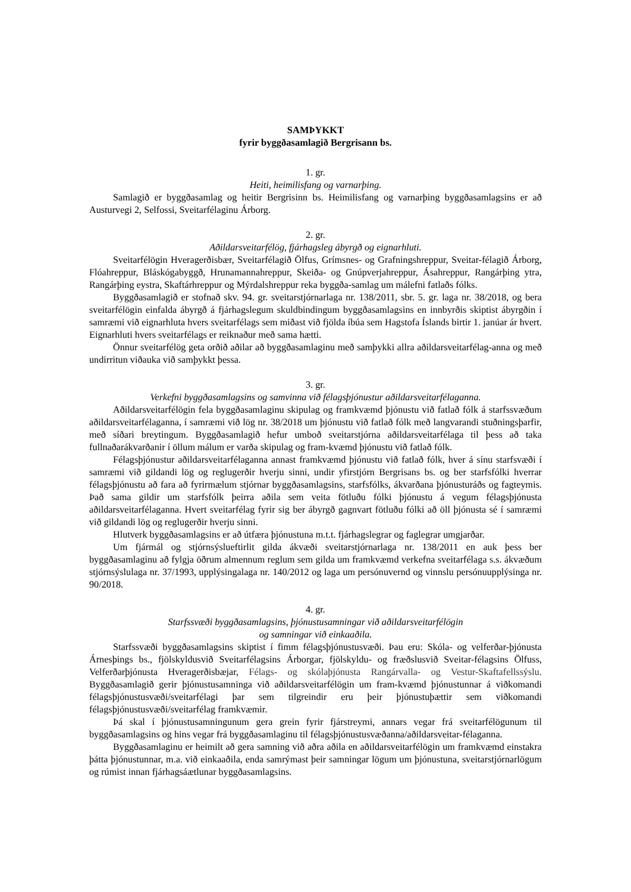SAMÞYKKT
fyrir byggðasamlagið Bergrisann bs.
1. gr.
Heiti, heimilisfang og varnarþing.
Samlagið er byggðasamlag og heitir Bergrisinn bs. Heimilisfang og varnarþing byggðasamlagsins er að Austurvegi 2, Selfossi, Sveitarfélaginu Árborg.
2. gr.
Aðildarsveitarfélög, fjárhagsleg ábyrgð og eignarhluti.
Sveitarfélögin Hveragerðisbær, Sveitarfélagið Ölfus, Grímsnes- og Grafningshreppur, Sveitar-félagið Árborg, Flóahreppur, Bláskógabyggð, Hrunamannahreppur, Skeiða- og Gnúpverjahreppur, Ásahreppur, Rangárþing ytra, Rangárþing eystra, Skaftárhreppur og Mýrdalshreppur reka byggða-samlag um málefni fatlaðs fólks.
Byggðasamlagið er stofnað skv. 94. gr. sveitarstjórnarlaga nr. 138/2011, sbr. 5. gr. laga nr. 38/2018, og bera sveitarfélögin einfalda ábyrgð á fjárhagslegum skuldbindingum byggðasamlagsins en innbyrðis skiptist ábyrgðin í samræmi við eignarhluta hvers sveitarfélags sem miðast við fjölda íbúa sem Hagstofa Íslands birtir 1. janúar ár hvert. Eignarhluti hvers sveitarfélags er reiknaður með sama hætti.
Önnur sveitarfélög geta orðið aðilar að byggðasamlaginu með samþykki allra aðildarsveitarfélag-anna og með undirritun viðauka við samþykkt þessa.
3. gr.
Verkefni byggðasamlagsins og samvinna við félagsþjónustur aðildarsveitarfélaganna.
Aðildarsveitarfélögin fela byggðasamlaginu skipulag og framkvæmd þjónustu við fatlað fólk á starfssvæðum aðildarsveitarfélaganna, í samræmi við lög nr. 38/2018 um þjónustu við fatlað fólk með langvarandi stuðningsþarfir, með síðari breytingum. Byggðasamlagið hefur umboð sveitarstjórna aðildarsveitarfélaga til þess að taka fullnaðarákvarðanir í öllum málum er varða skipulag og fram-kvæmd þjónustu við fatlað fólk.
Félagsþjónustur aðildarsveitarfélaganna annast framkvæmd þjónustu við fatlað fólk, hver á sínu starfsvæði í samræmi við gildandi lög og reglugerðir hverju sinni, undir yfirstjórn Bergrisans bs. og ber starfsfólki hverrar félagsþjónustu að fara að fyrirmælum stjórnar byggðasamlagsins, starfsfólks, ákvarðana þjónusturáðs og fagteymis. Það sama gildir um starfsfólk þeirra aðila sem veita fötluðu fólki þjónustu á vegum félagsþjónusta aðildarsveitarfélaganna. Hvert sveitarfélag fyrir sig ber ábyrgð gagnvart fötluðu fólki að öll þjónusta sé í samræmi við gildandi lög og reglugerðir hverju sinni.
Hlutverk byggðasamlagsins er að útfæra þjónustuna m.t.t. fjárhagslegrar og faglegrar umgjarðar.
Um fjármál og stjórnsýslueftirlit gilda ákvæði sveitarstjórnarlaga nr. 138/2011 en auk þess ber byggðasamlaginu að fylgja öðrum almennum reglum sem gilda um framkvæmd verkefna sveitarfélaga s.s. ákvæðum stjórnsýslulaga nr. 37/1993, upplýsingalaga nr. 140/2012 og laga um persónuvernd og vinnslu persónuupplýsinga nr. 90/2018.
4. gr.
Starfssvæði byggðasamlagsins, þjónustusamningar við aðildarsveitarfélögin
og samningar við einkaaðila.
Starfssvæði byggðasamlagsins skiptist í fimm félagsþjónustusvæði. Þau eru: Skóla- og velferðar-þjónusta Árnesþings bs., fjölskyldusvið Sveitarfélagsins Árborgar, fjölskyldu- og fræðslusvið Sveitar-félagsins Ölfuss, Velferðarþjónusta Hveragerðisbæjar, Félags- og skólaþjónusta Rangárvalla- og Vestur-Skaftafellssýslu. Byggðasamlagið gerir þjónustusamninga við aðildarsveitarfélögin um fram-kvæmd þjónustunnar á viðkomandi félagsþjónustusvæði/sveitarfélagi þar sem tilgreindir eru þeir þjónustuþættir sem viðkomandi félagsþjónustusvæði/sveitarfélag framkvæmir.
Þá skal í þjónustusamningunum gera grein fyrir fjárstreymi, annars vegar frá sveitarfélögunum til byggðasamlagsins og hins vegar frá byggðasamlaginu til félagsþjónustusvæðanna/aðildarsveitar-félaganna.
Byggðasamlaginu er heimilt að gera samning við aðra aðila en aðildarsveitarfélögin um framkvæmd einstakra þátta þjónustunnar, m.a. við einkaaðila, enda samrýmast þeir samningar lögum um þjónustuna, sveitarstjórnarlögum og rúmist innan fjárhagsáætlunar byggðasamlagsins.